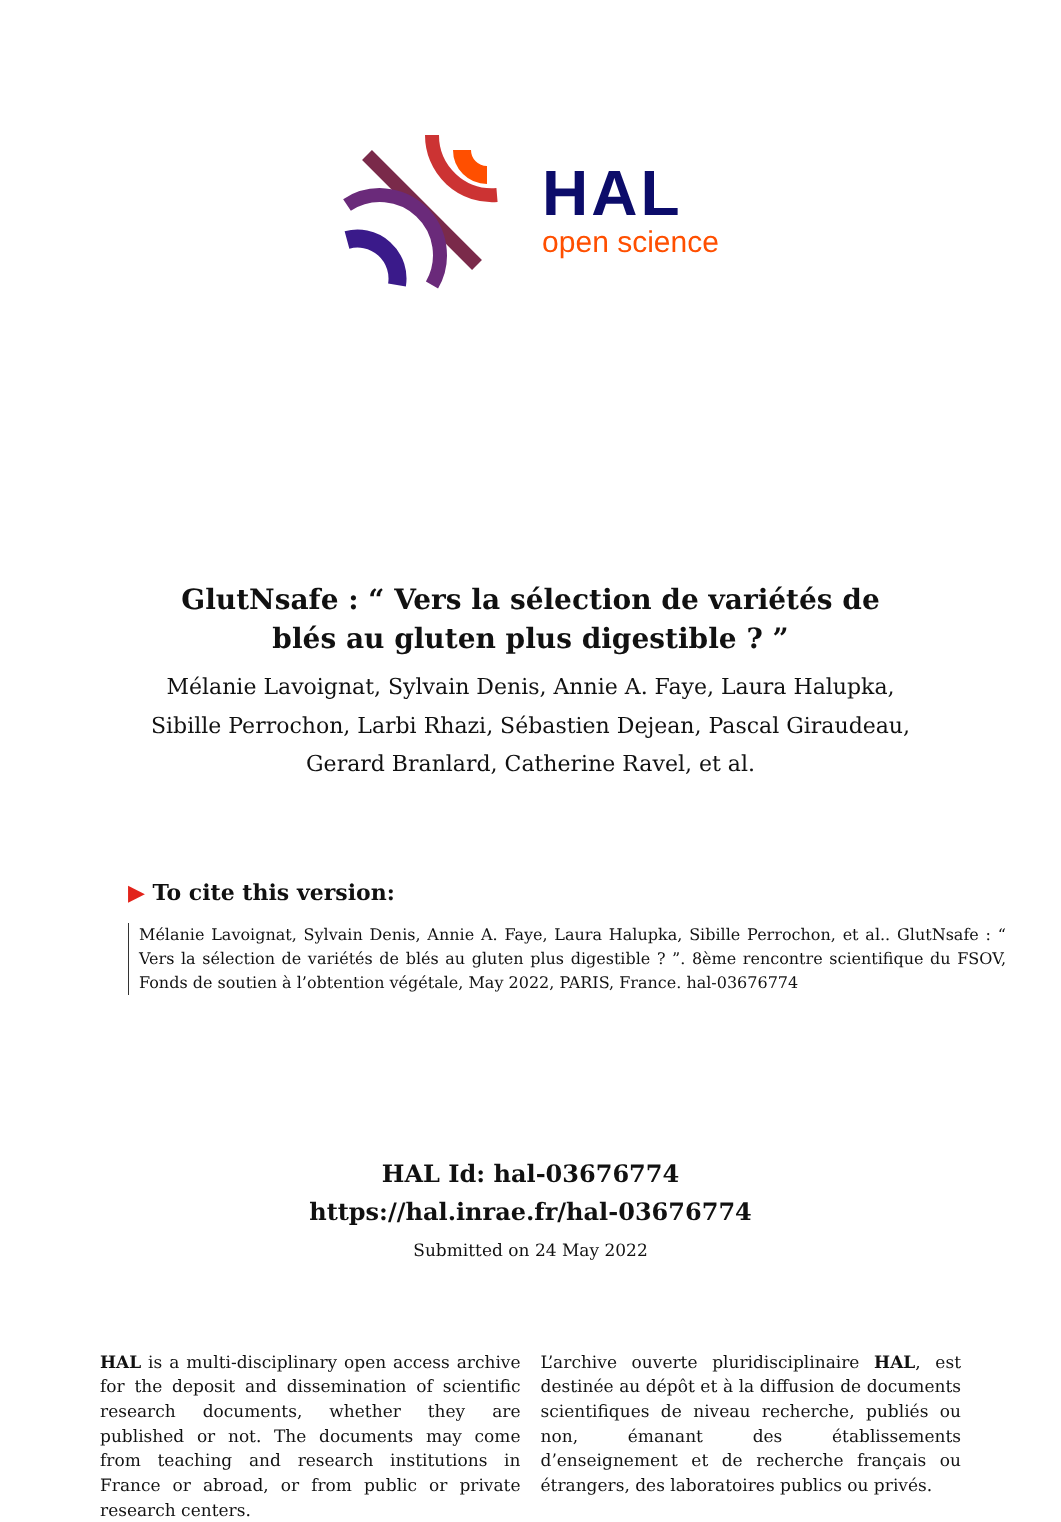HAL
open science
GlutNsafe : “ Vers la sélection de variétés de blés au gluten plus digestible ? ”
Mélanie Lavoignat, Sylvain Denis, Annie A. Faye, Laura Halupka, Sibille Perrochon, Larbi Rhazi, Sébastien Dejean, Pascal Giraudeau, Gerard Branlard, Catherine Ravel, et al.
▶ To cite this version:
Mélanie Lavoignat, Sylvain Denis, Annie A. Faye, Laura Halupka, Sibille Perrochon, et al.. GlutNsafe : “ Vers la sélection de variétés de blés au gluten plus digestible ? ”. 8ème rencontre scientifique du FSOV, Fonds de soutien à l’obtention végétale, May 2022, PARIS, France. hal-03676774
HAL Id: hal-03676774
https://hal.inrae.fr/hal-03676774
Submitted on 24 May 2022
HAL is a multi-disciplinary open access archive for the deposit and dissemination of scientific research documents, whether they are published or not. The documents may come from teaching and research institutions in France or abroad, or from public or private research centers.
L’archive ouverte pluridisciplinaire HAL, est destinée au dépôt et à la diffusion de documents scientifiques de niveau recherche, publiés ou non, émanant des établissements d’enseignement et de recherche français ou étrangers, des laboratoires publics ou privés.